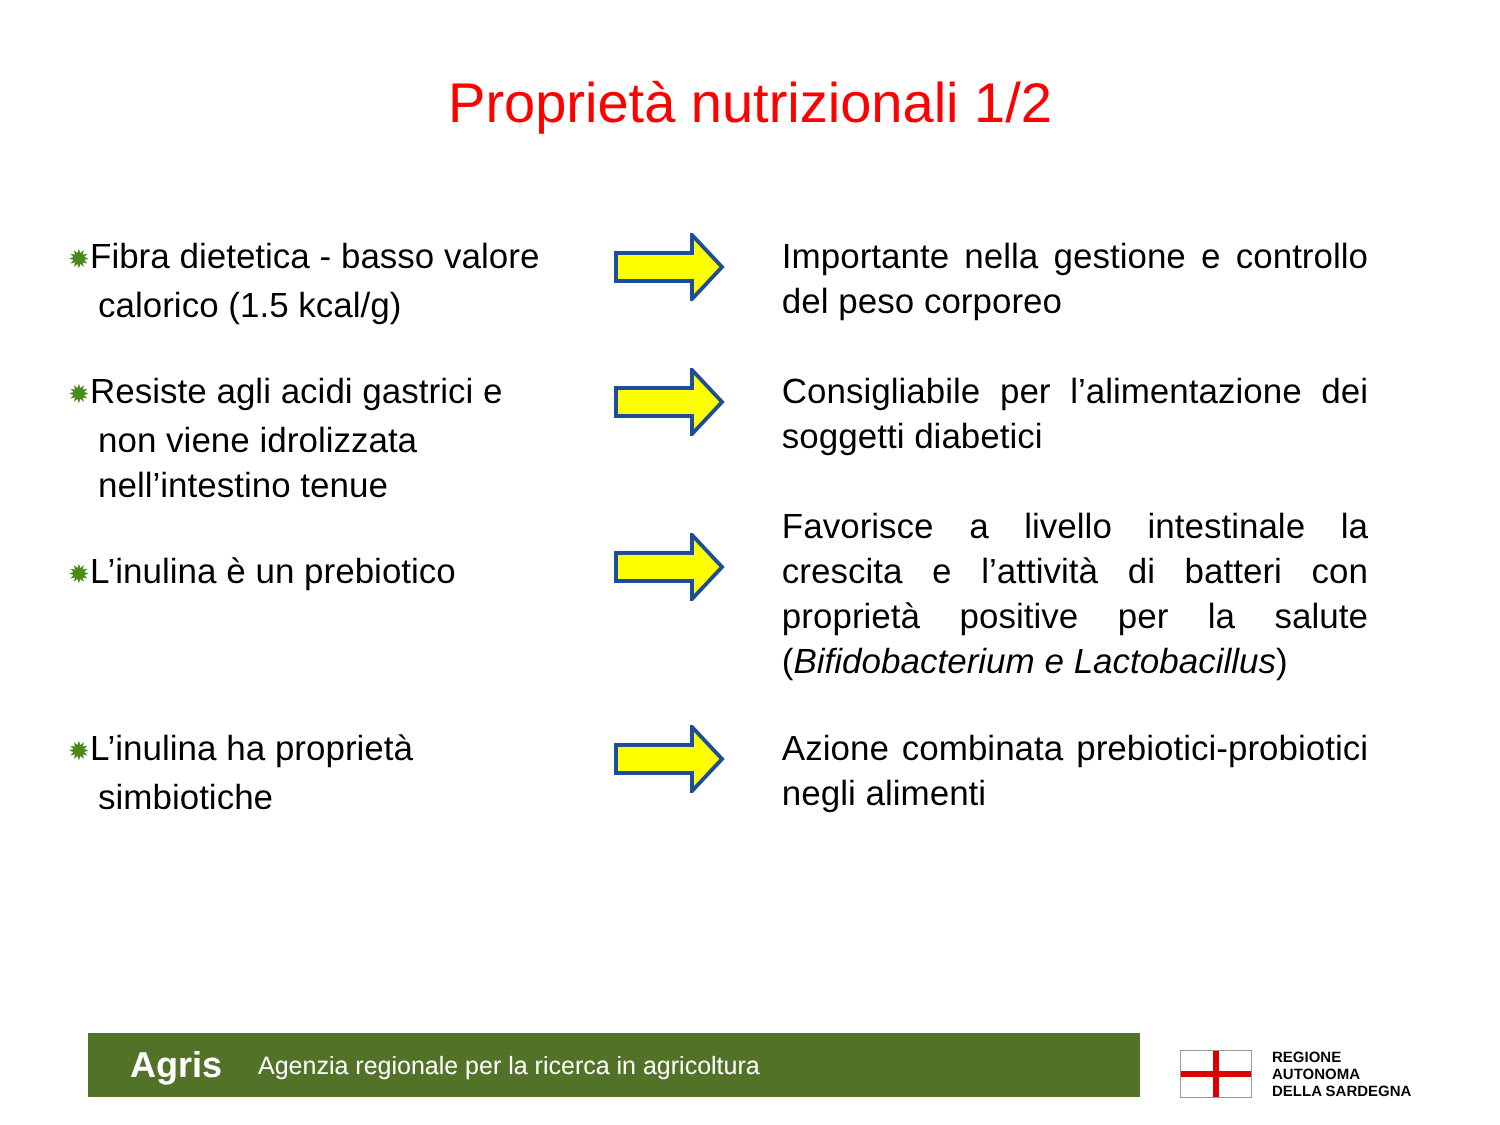Proprietà nutrizionali 1/2
✹Fibra dietetica - basso valore calorico (1.5 kcal/g)
Importante nella gestione e controllo del peso corporeo
✹Resiste agli acidi gastrici e non viene idrolizzata nell’intestino tenue
Consigliabile per l’alimentazione dei soggetti diabetici
✹L’inulina è un prebiotico
Favorisce a livello intestinale la crescita e l’attività di batteri con proprietà positive per la salute (Bifidobacterium e Lactobacillus)
✹L’inulina ha proprietà simbiotiche
Azione combinata prebiotici-probiotici negli alimenti
Agris Agenzia regionale per la ricerca in agricoltura
REGIONE
AUTONOMA
DELLA SARDEGNA